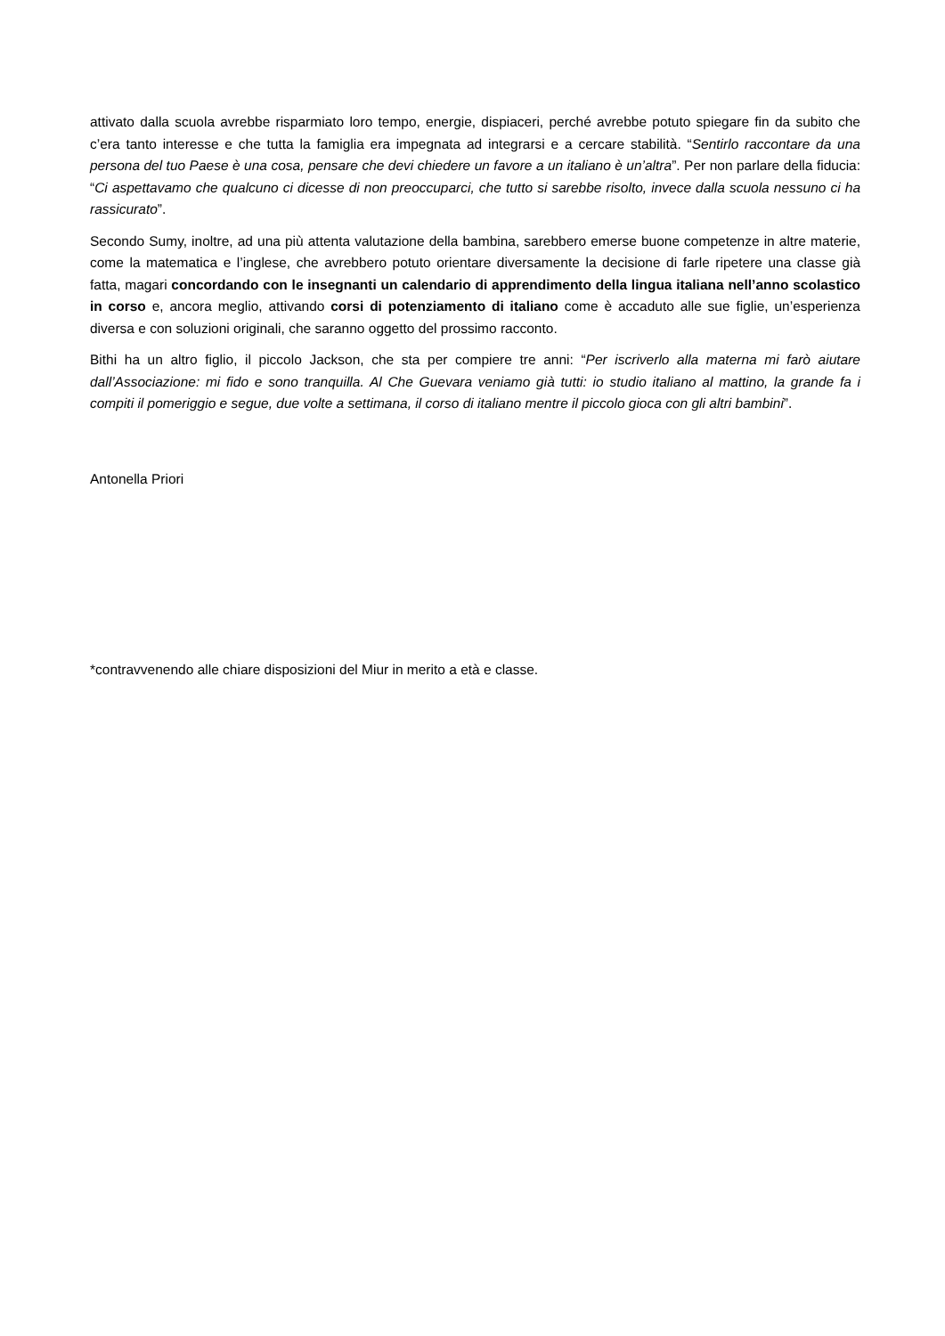attivato dalla scuola avrebbe risparmiato loro tempo, energie, dispiaceri, perché avrebbe potuto spiegare fin da subito che c’era tanto interesse e che tutta la famiglia era impegnata ad integrarsi e a cercare stabilità. “Sentirlo raccontare da una persona del tuo Paese è una cosa, pensare che devi chiedere un favore a un italiano è un’altra”. Per non parlare della fiducia: “Ci aspettavamo che qualcuno ci dicesse di non preoccuparci, che tutto si sarebbe risolto, invece dalla scuola nessuno ci ha rassicurato”.
Secondo Sumy, inoltre, ad una più attenta valutazione della bambina, sarebbero emerse buone competenze in altre materie, come la matematica e l’inglese, che avrebbero potuto orientare diversamente la decisione di farle ripetere una classe già fatta, magari concordando con le insegnanti un calendario di apprendimento della lingua italiana nell’anno scolastico in corso e, ancora meglio, attivando corsi di potenziamento di italiano come è accaduto alle sue figlie, un’esperienza diversa e con soluzioni originali, che saranno oggetto del prossimo racconto.
Bithi ha un altro figlio, il piccolo Jackson, che sta per compiere tre anni: “Per iscriverlo alla materna mi farò aiutare dall’Associazione: mi fido e sono tranquilla. Al Che Guevara veniamo già tutti: io studio italiano al mattino, la grande fa i compiti il pomeriggio e segue, due volte a settimana, il corso di italiano mentre il piccolo gioca con gli altri bambini”.
Antonella Priori
*contravvenendo alle chiare disposizioni del Miur in merito a età e classe.